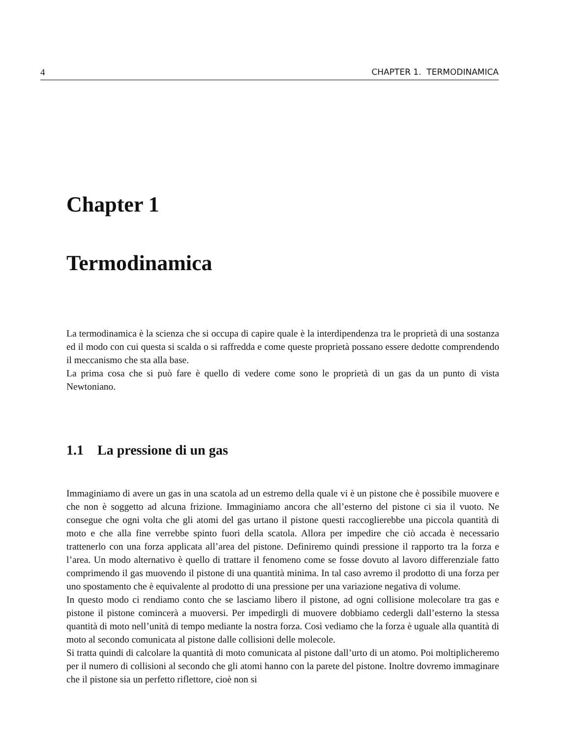4 CHAPTER 1. TERMODINAMICA
Chapter 1
Termodinamica
La termodinamica è la scienza che si occupa di capire quale è la interdipendenza tra le proprietà di una sostanza ed il modo con cui questa si scalda o si raffredda e come queste proprietà possano essere dedotte comprendendo il meccanismo che sta alla base.
La prima cosa che si può fare è quello di vedere come sono le proprietà di un gas da un punto di vista Newtoniano.
1.1 La pressione di un gas
Immaginiamo di avere un gas in una scatola ad un estremo della quale vi è un pistone che è possibile muovere e che non è soggetto ad alcuna frizione. Immaginiamo ancora che all’esterno del pistone ci sia il vuoto. Ne consegue che ogni volta che gli atomi del gas urtano il pistone questi raccoglierebbe una piccola quantità di moto e che alla fine verrebbe spinto fuori della scatola. Allora per impedire che ciò accada è necessario trattenerlo con una forza applicata all’area del pistone. Definiremo quindi pressione il rapporto tra la forza e l’area. Un modo alternativo è quello di trattare il fenomeno come se fosse dovuto al lavoro differenziale fatto comprimendo il gas muovendo il pistone di una quantità minima. In tal caso avremo il prodotto di una forza per uno spostamento che è equivalente al prodotto di una pressione per una variazione negativa di volume.
In questo modo ci rendiamo conto che se lasciamo libero il pistone, ad ogni collisione molecolare tra gas e pistone il pistone comincerà a muoversi. Per impedirgli di muovere dobbiamo cedergli dall’esterno la stessa quantità di moto nell’unità di tempo mediante la nostra forza. Così vediamo che la forza è uguale alla quantità di moto al secondo comunicata al pistone dalle collisioni delle molecole.
Si tratta quindi di calcolare la quantità di moto comunicata al pistone dall’urto di un atomo. Poi moltiplicheremo per il numero di collisioni al secondo che gli atomi hanno con la parete del pistone. Inoltre dovremo immaginare che il pistone sia un perfetto riflettore, cioè non si